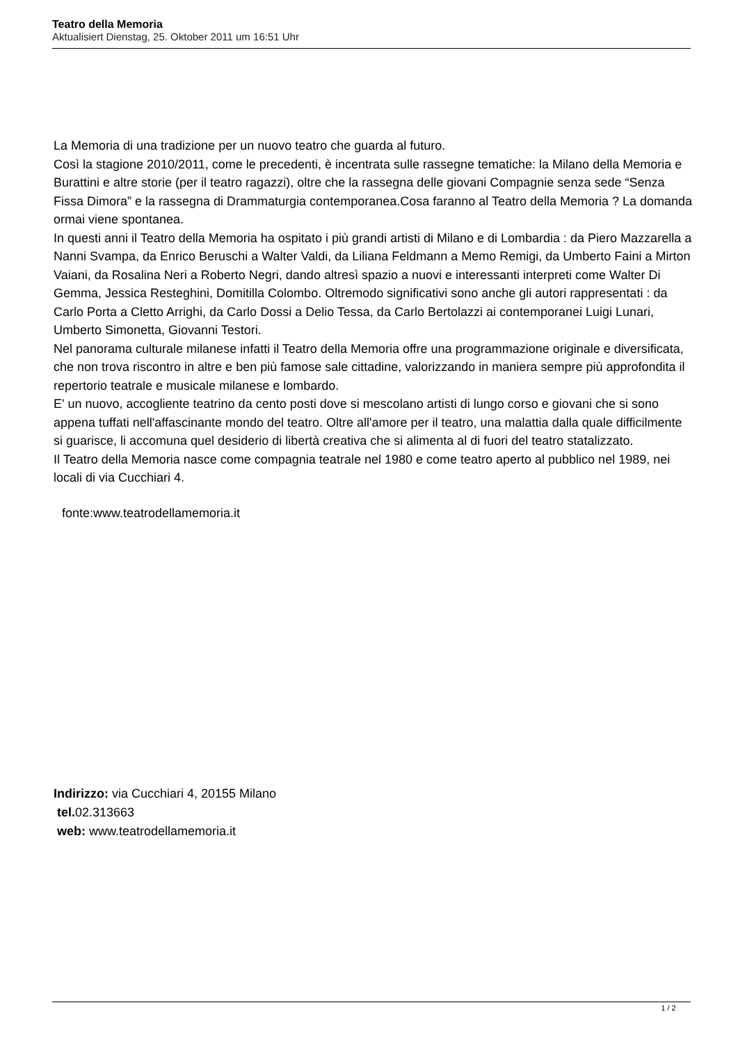Teatro della Memoria
Aktualisiert Dienstag, 25. Oktober 2011 um 16:51 Uhr
La Memoria di una tradizione per un nuovo teatro che guarda al futuro.
Così la stagione 2010/2011, come le precedenti, è incentrata sulle rassegne tematiche: la Milano della Memoria e Burattini e altre storie (per il teatro ragazzi), oltre che la rassegna delle giovani Compagnie senza sede “Senza Fissa Dimora” e la rassegna di Drammaturgia contemporanea.Cosa faranno al Teatro della Memoria ? La domanda ormai viene spontanea.
In questi anni il Teatro della Memoria ha ospitato i più grandi artisti di Milano e di Lombardia : da Piero Mazzarella a Nanni Svampa, da Enrico Beruschi a Walter Valdi, da Liliana Feldmann a Memo Remigi, da Umberto Faini a Mirton Vaiani, da Rosalina Neri a Roberto Negri, dando altresì spazio a nuovi e interessanti interpreti come Walter Di Gemma, Jessica Resteghini, Domitilla Colombo. Oltremodo significativi sono anche gli autori rappresentati : da Carlo Porta a Cletto Arrighi, da Carlo Dossi a Delio Tessa, da Carlo Bertolazzi ai contemporanei Luigi Lunari, Umberto Simonetta, Giovanni Testori.
Nel panorama culturale milanese infatti il Teatro della Memoria offre una programmazione originale e diversificata, che non trova riscontro in altre e ben più famose sale cittadine, valorizzando in maniera sempre più approfondita il repertorio teatrale e musicale milanese e lombardo.
E' un nuovo, accogliente teatrino da cento posti dove si mescolano artisti di lungo corso e giovani che si sono appena tuffati nell'affascinante mondo del teatro. Oltre all'amore per il teatro, una malattia dalla quale difficilmente si guarisce, li accomuna quel desiderio di libertà creativa che si alimenta al di fuori del teatro statalizzato.
Il Teatro della Memoria nasce come compagnia teatrale nel 1980 e come teatro aperto al pubblico nel 1989, nei locali di via Cucchiari 4.
fonte:www.teatrodellamemoria.it
Indirizzo: via Cucchiari 4, 20155 Milano
tel. 02.313663
web: www.teatrodellamemoria.it
1 / 2